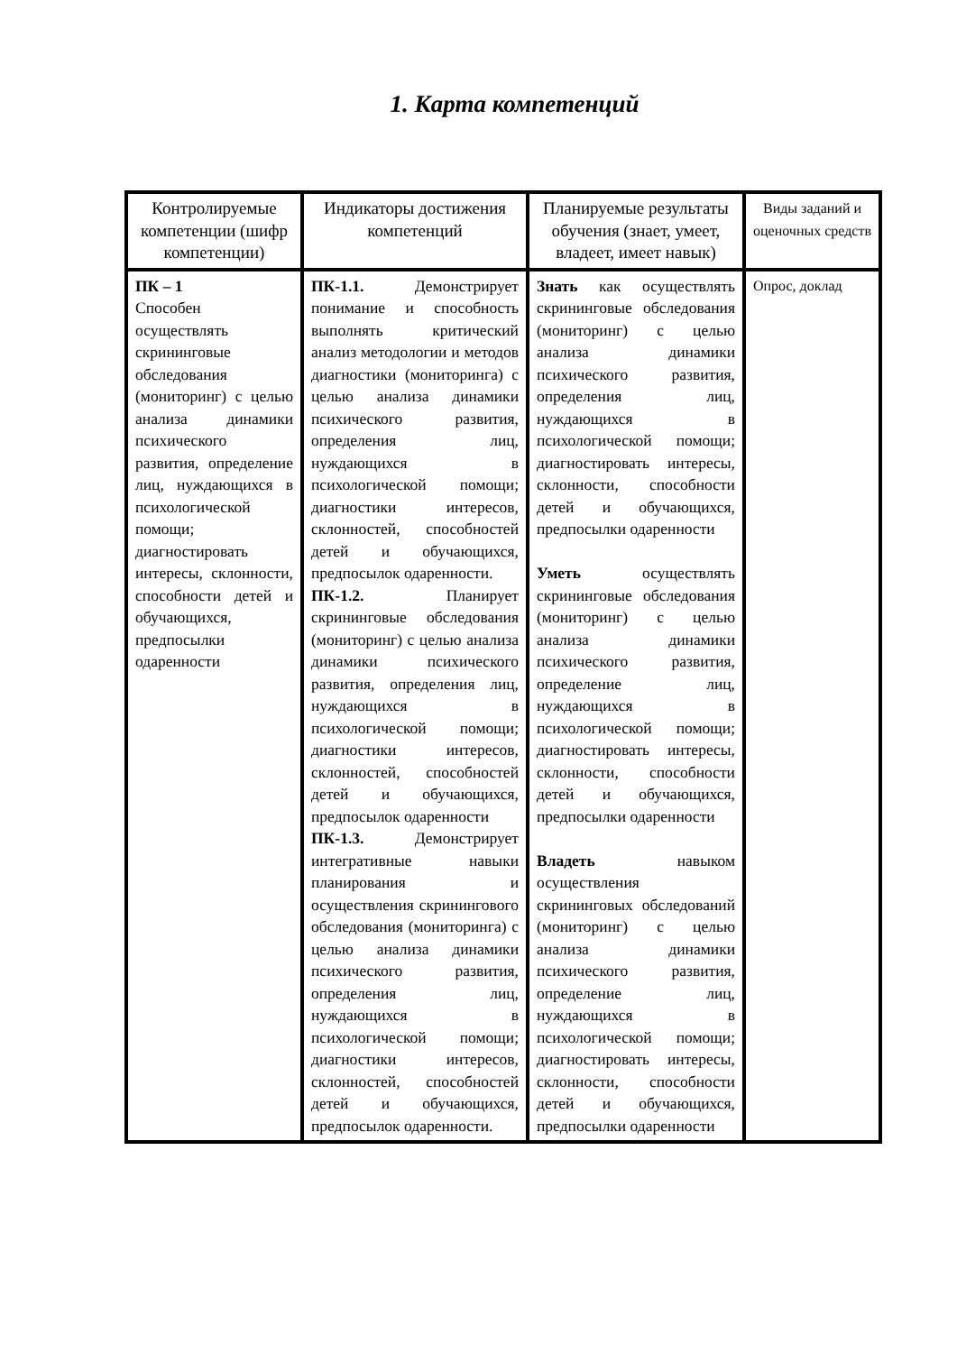1. Карта компетенций
| Контролируемые компетенции (шифр компетенции) | Индикаторы достижения компетенций | Планируемые результаты обучения (знает, умеет, владеет, имеет навык) | Виды заданий и оценочных средств |
| --- | --- | --- | --- |
| ПК – 1 Способен осуществлять скрининговые обследования (мониторинг) с целью анализа динамики психического развития, определение лиц, нуждающихся в психологической помощи; диагностировать интересы, склонности, способности детей и обучающихся, предпосылки одаренности | ПК-1.1. Демонстрирует понимание и способность выполнять критический анализ методологии и методов диагностики (мониторинга) с целью анализа динамики психического развития, определения лиц, нуждающихся в психологической помощи; диагностики интересов, склонностей, способностей детей и обучающихся, предпосылок одаренности. ПК-1.2. Планирует скрининговые обследования (мониторинг) с целью анализа динамики психического развития, определения лиц, нуждающихся в психологической помощи; диагностики интересов, склонностей, способностей детей и обучающихся, предпосылок одаренности ПК-1.3. Демонстрирует интегративные навыки планирования и осуществления скринингового обследования (мониторинга) с целью анализа динамики психического развития, определения лиц, нуждающихся в психологической помощи; диагностики интересов, склонностей, способностей детей и обучающихся, предпосылок одаренности. | Знать как осуществлять скрининговые обследования (мониторинг) с целью анализа динамики психического развития, определения лиц, нуждающихся в психологической помощи; диагностировать интересы, склонности, способности детей и обучающихся, предпосылки одаренности Уметь осуществлять скрининговые обследования (мониторинг) с целью анализа динамики психического развития, определение лиц, нуждающихся в психологической помощи; диагностировать интересы, склонности, способности детей и обучающихся, предпосылки одаренности Владеть навыком осуществления скрининговых обследований (мониторинг) с целью анализа динамики психического развития, определение лиц, нуждающихся в психологической помощи; диагностировать интересы, склонности, способности детей и обучающихся, предпосылки одаренности | Опрос, доклад |